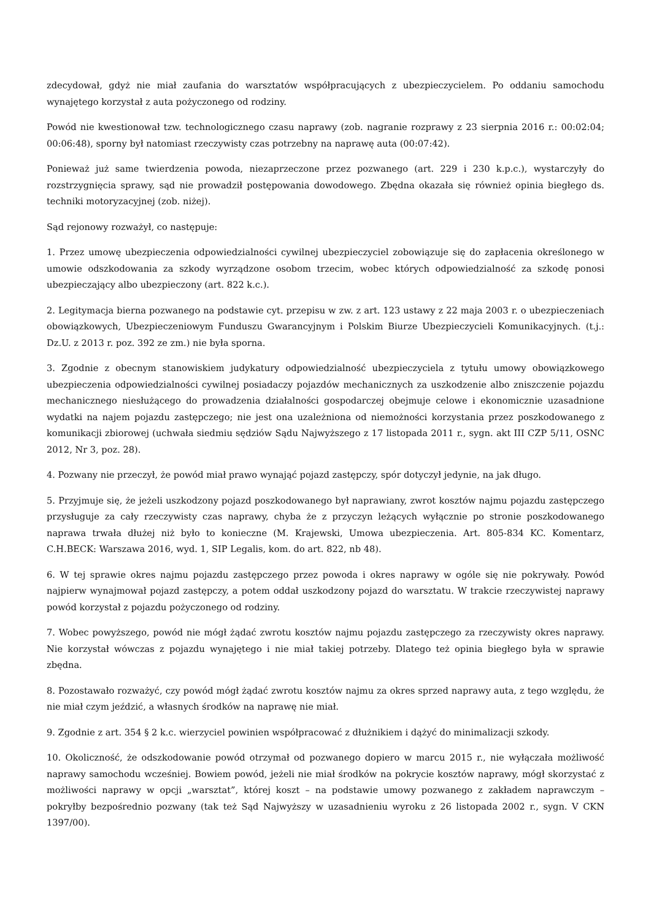zdecydował, gdyż nie miał zaufania do warsztatów współpracujących z ubezpieczycielem. Po oddaniu samochodu wynajętego korzystał z auta pożyczonego od rodziny.
Powód nie kwestionował tzw. technologicznego czasu naprawy (zob. nagranie rozprawy z 23 sierpnia 2016 r.: 00:02:04; 00:06:48), sporny był natomiast rzeczywisty czas potrzebny na naprawę auta (00:07:42).
Ponieważ już same twierdzenia powoda, niezaprzeczone przez pozwanego (art. 229 i 230 k.p.c.), wystarczyły do rozstrzygnięcia sprawy, sąd nie prowadził postępowania dowodowego. Zbędna okazała się również opinia biegłego ds. techniki motoryzacyjnej (zob. niżej).
Sąd rejonowy rozważył, co następuje:
1. Przez umowę ubezpieczenia odpowiedzialności cywilnej ubezpieczyciel zobowiązuje się do zapłacenia określonego w umowie odszkodowania za szkody wyrządzone osobom trzecim, wobec których odpowiedzialność za szkodę ponosi ubezpieczający albo ubezpieczony (art. 822 k.c.).
2. Legitymacja bierna pozwanego na podstawie cyt. przepisu w zw. z art. 123 ustawy z 22 maja 2003 r. o ubezpieczeniach obowiązkowych, Ubezpieczeniowym Funduszu Gwarancyjnym i Polskim Biurze Ubezpieczycieli Komunikacyjnych. (t.j.: Dz.U. z 2013 r. poz. 392 ze zm.) nie była sporna.
3. Zgodnie z obecnym stanowiskiem judykatury odpowiedzialność ubezpieczyciela z tytułu umowy obowiązkowego ubezpieczenia odpowiedzialności cywilnej posiadaczy pojazdów mechanicznych za uszkodzenie albo zniszczenie pojazdu mechanicznego niesłużącego do prowadzenia działalności gospodarczej obejmuje celowe i ekonomicznie uzasadnione wydatki na najem pojazdu zastępczego; nie jest ona uzależniona od niemożności korzystania przez poszkodowanego z komunikacji zbiorowej (uchwała siedmiu sędziów Sądu Najwyższego z 17 listopada 2011 r., sygn. akt III CZP 5/11, OSNC 2012, Nr 3, poz. 28).
4. Pozwany nie przeczył, że powód miał prawo wynająć pojazd zastępczy, spór dotyczył jedynie, na jak długo.
5. Przyjmuje się, że jeżeli uszkodzony pojazd poszkodowanego był naprawiany, zwrot kosztów najmu pojazdu zastępczego przysługuje za cały rzeczywisty czas naprawy, chyba że z przyczyn leżących wyłącznie po stronie poszkodowanego naprawa trwała dłużej niż było to konieczne (M. Krajewski, Umowa ubezpieczenia. Art. 805-834 KC. Komentarz, C.H.BECK: Warszawa 2016, wyd. 1, SIP Legalis, kom. do art. 822, nb 48).
6. W tej sprawie okres najmu pojazdu zastępczego przez powoda i okres naprawy w ogóle się nie pokrywały. Powód najpierw wynajmował pojazd zastępczy, a potem oddał uszkodzony pojazd do warsztatu. W trakcie rzeczywistej naprawy powód korzystał z pojazdu pożyczonego od rodziny.
7. Wobec powyższego, powód nie mógł żądać zwrotu kosztów najmu pojazdu zastępczego za rzeczywisty okres naprawy. Nie korzystał wówczas z pojazdu wynajętego i nie miał takiej potrzeby. Dlatego też opinia biegłego była w sprawie zbędna.
8. Pozostawało rozważyć, czy powód mógł żądać zwrotu kosztów najmu za okres sprzed naprawy auta, z tego względu, że nie miał czym jeździć, a własnych środków na naprawę nie miał.
9. Zgodnie z art. 354 § 2 k.c. wierzyciel powinien współpracować z dłużnikiem i dążyć do minimalizacji szkody.
10. Okoliczność, że odszkodowanie powód otrzymał od pozwanego dopiero w marcu 2015 r., nie wyłączała możliwość naprawy samochodu wcześniej. Bowiem powód, jeżeli nie miał środków na pokrycie kosztów naprawy, mógł skorzystać z możliwości naprawy w opcji „warsztat”, której koszt – na podstawie umowy pozwanego z zakładem naprawczym – pokryłby bezpośrednio pozwany (tak też Sąd Najwyższy w uzasadnieniu wyroku z 26 listopada 2002 r., sygn. V CKN 1397/00).